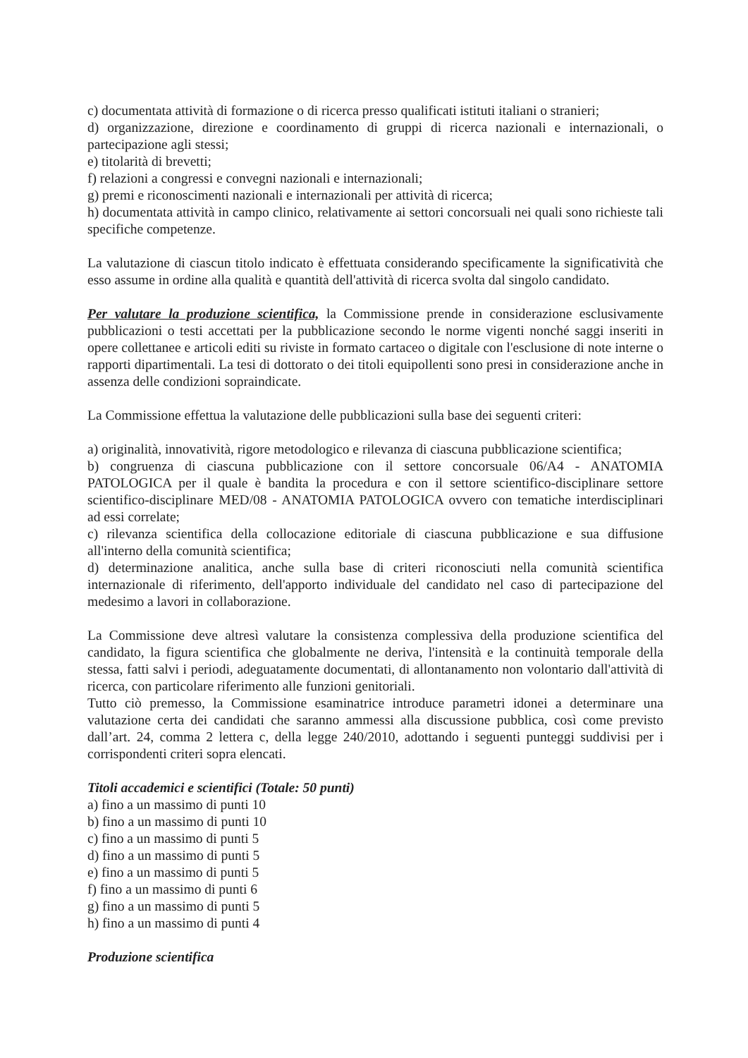c) documentata attività di formazione o di ricerca presso qualificati istituti italiani o stranieri;
d) organizzazione, direzione e coordinamento di gruppi di ricerca nazionali e internazionali, o partecipazione agli stessi;
e) titolarità di brevetti;
f) relazioni a congressi e convegni nazionali e internazionali;
g) premi e riconoscimenti nazionali e internazionali per attività di ricerca;
h) documentata attività in campo clinico, relativamente ai settori concorsuali nei quali sono richieste tali specifiche competenze.
La valutazione di ciascun titolo indicato è effettuata considerando specificamente la significatività che esso assume in ordine alla qualità e quantità dell'attività di ricerca svolta dal singolo candidato.
Per valutare la produzione scientifica, la Commissione prende in considerazione esclusivamente pubblicazioni o testi accettati per la pubblicazione secondo le norme vigenti nonché saggi inseriti in opere collettanee e articoli editi su riviste in formato cartaceo o digitale con l'esclusione di note interne o rapporti dipartimentali. La tesi di dottorato o dei titoli equipollenti sono presi in considerazione anche in assenza delle condizioni sopraindicate.
La Commissione effettua la valutazione delle pubblicazioni sulla base dei seguenti criteri:
a) originalità, innovatività, rigore metodologico e rilevanza di ciascuna pubblicazione scientifica;
b) congruenza di ciascuna pubblicazione con il settore concorsuale 06/A4 - ANATOMIA PATOLOGICA per il quale è bandita la procedura e con il settore scientifico-disciplinare settore scientifico-disciplinare MED/08 - ANATOMIA PATOLOGICA ovvero con tematiche interdisciplinari ad essi correlate;
c) rilevanza scientifica della collocazione editoriale di ciascuna pubblicazione e sua diffusione all'interno della comunità scientifica;
d) determinazione analitica, anche sulla base di criteri riconosciuti nella comunità scientifica internazionale di riferimento, dell'apporto individuale del candidato nel caso di partecipazione del medesimo a lavori in collaborazione.
La Commissione deve altresì valutare la consistenza complessiva della produzione scientifica del candidato, la figura scientifica che globalmente ne deriva, l'intensità e la continuità temporale della stessa, fatti salvi i periodi, adeguatamente documentati, di allontanamento non volontario dall'attività di ricerca, con particolare riferimento alle funzioni genitoriali.
Tutto ciò premesso, la Commissione esaminatrice introduce parametri idonei a determinare una valutazione certa dei candidati che saranno ammessi alla discussione pubblica, così come previsto dall’art. 24, comma 2 lettera c, della legge 240/2010, adottando i seguenti punteggi suddivisi per i corrispondenti criteri sopra elencati.
Titoli accademici e scientifici (Totale: 50 punti)
a) fino a un massimo di punti 10
b) fino a un massimo di punti 10
c) fino a un massimo di punti 5
d) fino a un massimo di punti 5
e) fino a un massimo di punti 5
f) fino a un massimo di punti 6
g) fino a un massimo di punti 5
h) fino a un massimo di punti 4
Produzione scientifica